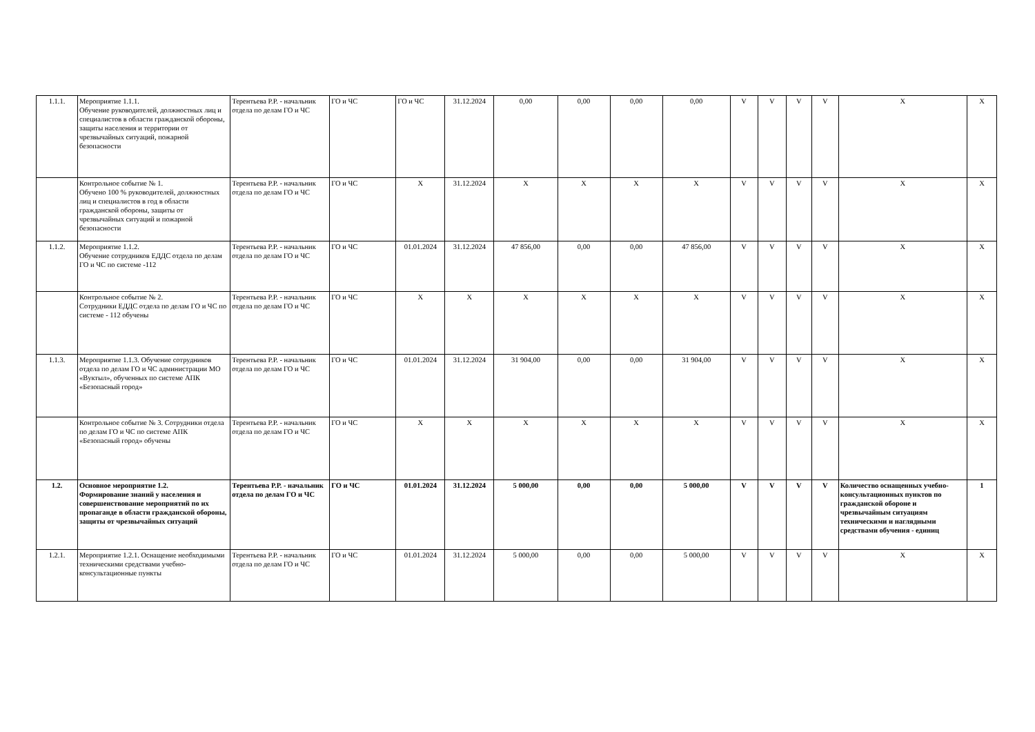| 1.1.1. | Мероприятие 1.1.1. Обучение руководителей, должностных лиц и специалистов в области гражданской обороны, защиты населения и территории от чрезвычайных ситуаций, пожарной безопасности | Терентьева Р.Р. - начальник отдела по делам ГО и ЧС | ГО и ЧС | ГО и ЧС | 31.12.2024 | 0,00 | 0,00 | 0,00 | 0,00 | V | V | V | V | X | X |
| | Контрольное событие № 1. Обучено 100 % руководителей, должностных лиц и специалистов в год в области гражданской обороны, защиты от чрезвычайных ситуаций и пожарной безопасности | Терентьева Р.Р. - начальник отдела по делам ГО и ЧС | ГО и ЧС | X | 31.12.2024 | X | X | X | X | V | V | V | V | X | X |
| 1.1.2. | Мероприятие 1.1.2. Обучение сотрудников ЕДДС отдела по делам ГО и ЧС по системе -112 | Терентьева Р.Р. - начальник отдела по делам ГО и ЧС | ГО и ЧС | 01.01.2024 | 31.12.2024 | 47 856,00 | 0,00 | 0,00 | 47 856,00 | V | V | V | V | X | X |
| | Контрольное событие № 2. Сотрудники ЕДДС отдела по делам ГО и ЧС по системе - 112 обучены | Терентьева Р.Р. - начальник отдела по делам ГО и ЧС | ГО и ЧС | X | X | X | X | X | X | V | V | V | V | X | X |
| 1.1.3. | Мероприятие 1.1.3. Обучение сотрудников отдела по делам ГО и ЧС администрации МО «Вуктыл», обученных по системе АПК «Безопасный город» | Терентьева Р.Р. - начальник отдела по делам ГО и ЧС | ГО и ЧС | 01.01.2024 | 31.12.2024 | 31 904,00 | 0,00 | 0,00 | 31 904,00 | V | V | V | V | X | X |
| | Контрольное событие № 3. Сотрудники отдела по делам ГО и ЧС по системе АПК «Безопасный город» обучены | Терентьева Р.Р. - начальник отдела по делам ГО и ЧС | ГО и ЧС | X | X | X | X | X | X | V | V | V | V | X | X |
| 1.2. | Основное мероприятие 1.2. Формирование знаний у населения и совершенствование мероприятий по их пропаганде в области гражданской обороны, защиты от чрезвычайных ситуаций | Терентьева Р.Р. - начальник отдела по делам ГО и ЧС | ГО и ЧС | 01.01.2024 | 31.12.2024 | 5 000,00 | 0,00 | 0,00 | 5 000,00 | V | V | V | V | Количество оснащенных учебно-консультационных пунктов по гражданской обороне и чрезвычайным ситуациям техническими и наглядными средствами обучения - единиц | 1 |
| 1.2.1. | Мероприятие 1.2.1. Оснащение необходимыми техническими средствами учебно-консультационные пункты | Терентьева Р.Р. - начальник отдела по делам ГО и ЧС | ГО и ЧС | 01.01.2024 | 31.12.2024 | 5 000,00 | 0,00 | 0,00 | 5 000,00 | V | V | V | V | X | X |